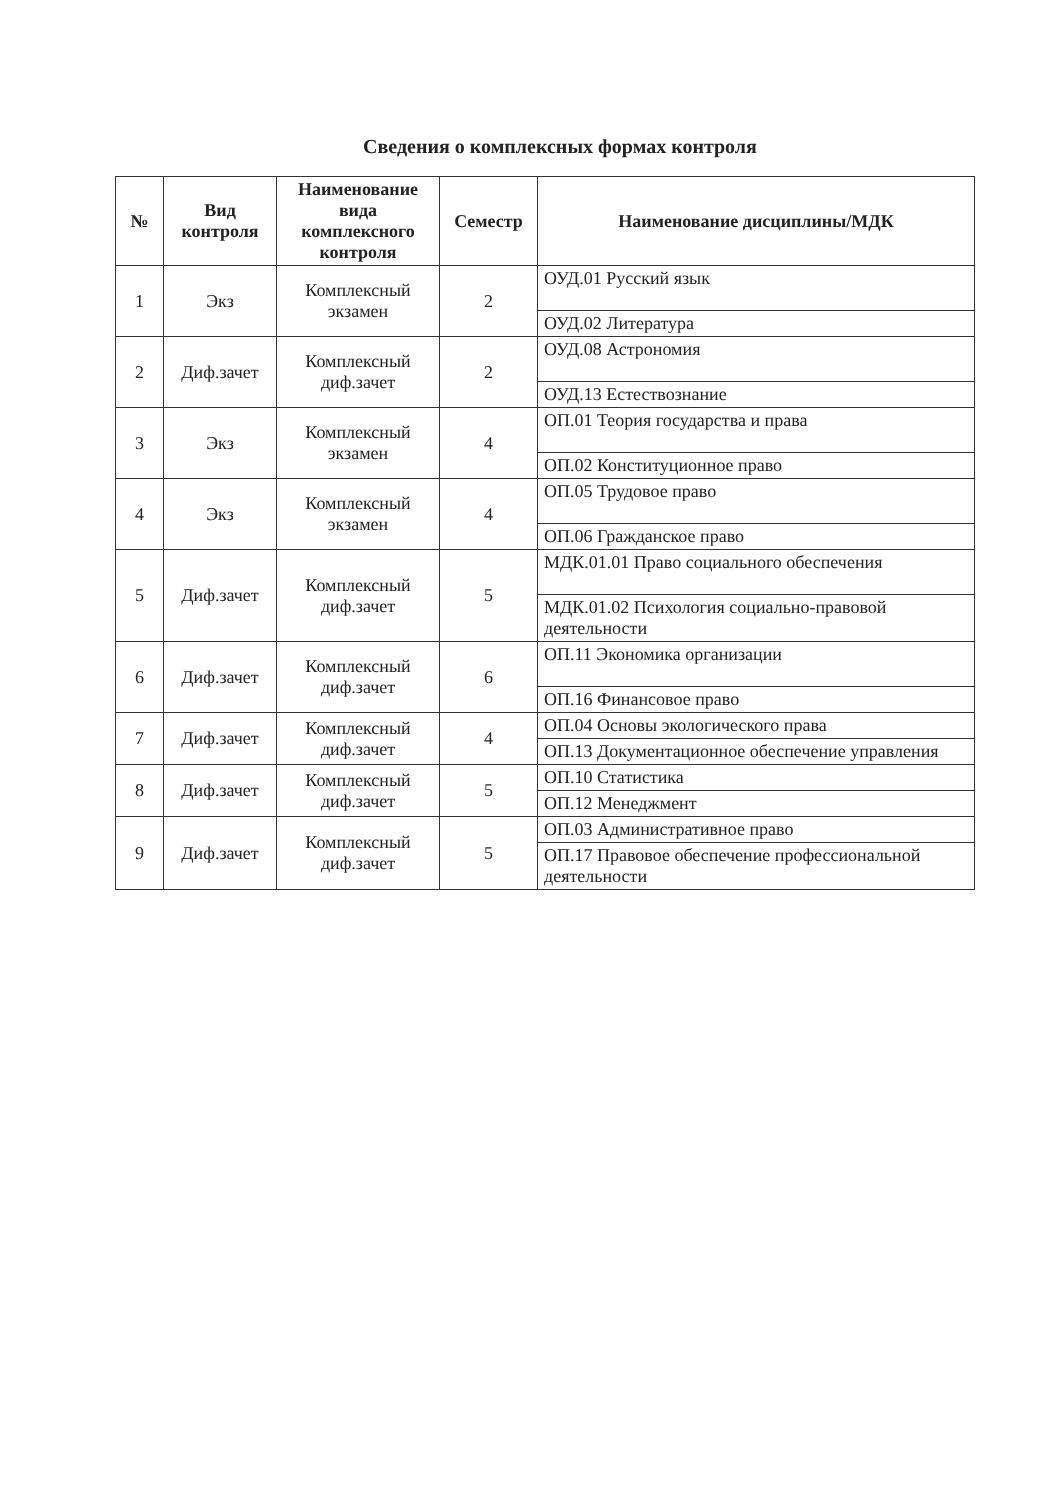Сведения о комплексных формах контроля
| № | Вид контроля | Наименование вида комплексного контроля | Семестр | Наименование дисциплины/МДК |
| --- | --- | --- | --- | --- |
| 1 | Экз | Комплексный экзамен | 2 | ОУД.01 Русский язык |
| | | | | ОУД.02 Литература |
| 2 | Диф.зачет | Комплексный диф.зачет | 2 | ОУД.08 Астрономия |
| | | | | ОУД.13 Естествознание |
| 3 | Экз | Комплексный экзамен | 4 | ОП.01 Теория государства и права |
| | | | | ОП.02 Конституционное право |
| 4 | Экз | Комплексный экзамен | 4 | ОП.05 Трудовое право |
| | | | | ОП.06 Гражданское право |
| 5 | Диф.зачет | Комплексный диф.зачет | 5 | МДК.01.01 Право социального обеспечения |
| | | | | МДК.01.02 Психология социально-правовой деятельности |
| 6 | Диф.зачет | Комплексный диф.зачет | 6 | ОП.11 Экономика организации |
| | | | | ОП.16 Финансовое право |
| 7 | Диф.зачет | Комплексный диф.зачет | 4 | ОП.04 Основы экологического права |
| | | | | ОП.13 Документационное обеспечение управления |
| 8 | Диф.зачет | Комплексный диф.зачет | 5 | ОП.10 Статистика |
| | | | | ОП.12 Менеджмент |
| 9 | Диф.зачет | Комплексный диф.зачет | 5 | ОП.03 Административное право |
| | | | | ОП.17 Правовое обеспечение профессиональной деятельности |